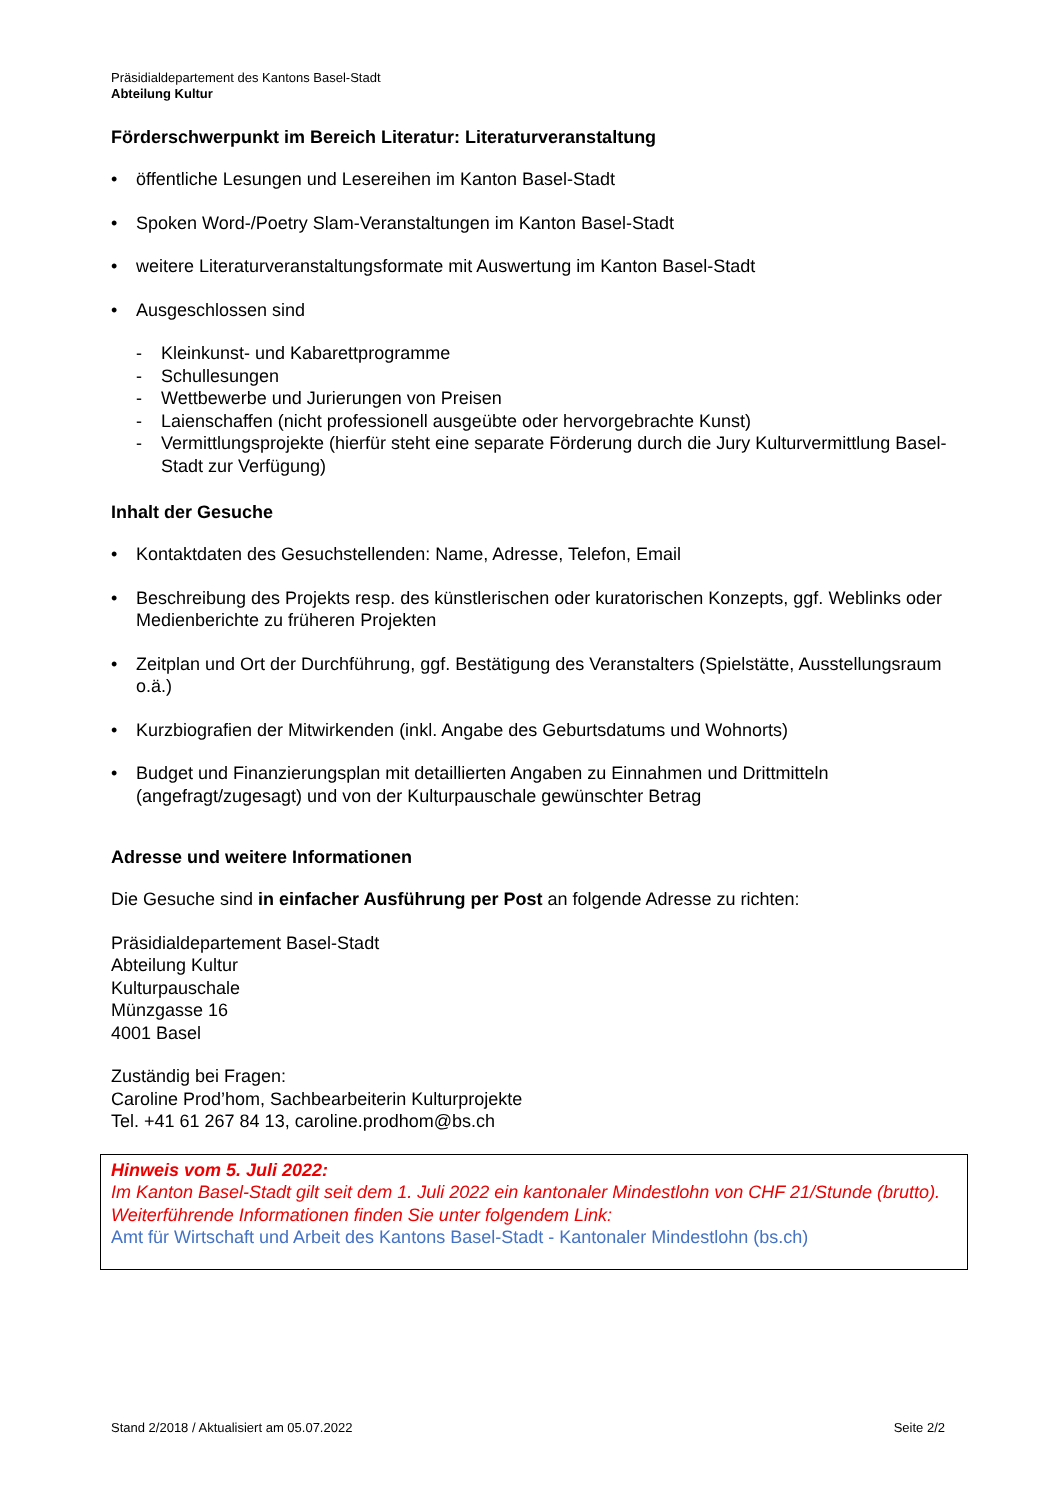Präsidialdepartement des Kantons Basel-Stadt
Abteilung Kultur
Förderschwerpunkt im Bereich Literatur: Literaturveranstaltung
• öffentliche Lesungen und Lesereihen im Kanton Basel-Stadt
• Spoken Word-/Poetry Slam-Veranstaltungen im Kanton Basel-Stadt
• weitere Literaturveranstaltungsformate mit Auswertung im Kanton Basel-Stadt
• Ausgeschlossen sind
- Kleinkunst- und Kabarettprogramme
- Schullesungen
- Wettbewerbe und Jurierungen von Preisen
- Laienschaffen (nicht professionell ausgeübte oder hervorgebrachte Kunst)
- Vermittlungsprojekte (hierfür steht eine separate Förderung durch die Jury Kulturvermittlung Basel-Stadt zur Verfügung)
Inhalt der Gesuche
• Kontaktdaten des Gesuchstellenden: Name, Adresse, Telefon, Email
• Beschreibung des Projekts resp. des künstlerischen oder kuratorischen Konzepts, ggf. Weblinks oder Medienberichte zu früheren Projekten
• Zeitplan und Ort der Durchführung, ggf. Bestätigung des Veranstalters (Spielstätte, Ausstellungsraum o.ä.)
• Kurzbiografien der Mitwirkenden (inkl. Angabe des Geburtsdatums und Wohnorts)
• Budget und Finanzierungsplan mit detaillierten Angaben zu Einnahmen und Drittmitteln (angefragt/zugesagt) und von der Kulturpauschale gewünschter Betrag
Adresse und weitere Informationen
Die Gesuche sind in einfacher Ausführung per Post an folgende Adresse zu richten:
Präsidialdepartement Basel-Stadt
Abteilung Kultur
Kulturpauschale
Münzgasse 16
4001 Basel
Zuständig bei Fragen:
Caroline Prod’hom, Sachbearbeiterin Kulturprojekte
Tel. +41 61 267 84 13, caroline.prodhom@bs.ch
Hinweis vom 5. Juli 2022:
Im Kanton Basel-Stadt gilt seit dem 1. Juli 2022 ein kantonaler Mindestlohn von CHF 21/Stunde (brutto). Weiterführende Informationen finden Sie unter folgendem Link:
Amt für Wirtschaft und Arbeit des Kantons Basel-Stadt - Kantonaler Mindestlohn (bs.ch)
Stand 2/2018 / Aktualisiert am 05.07.2022 Seite 2/2